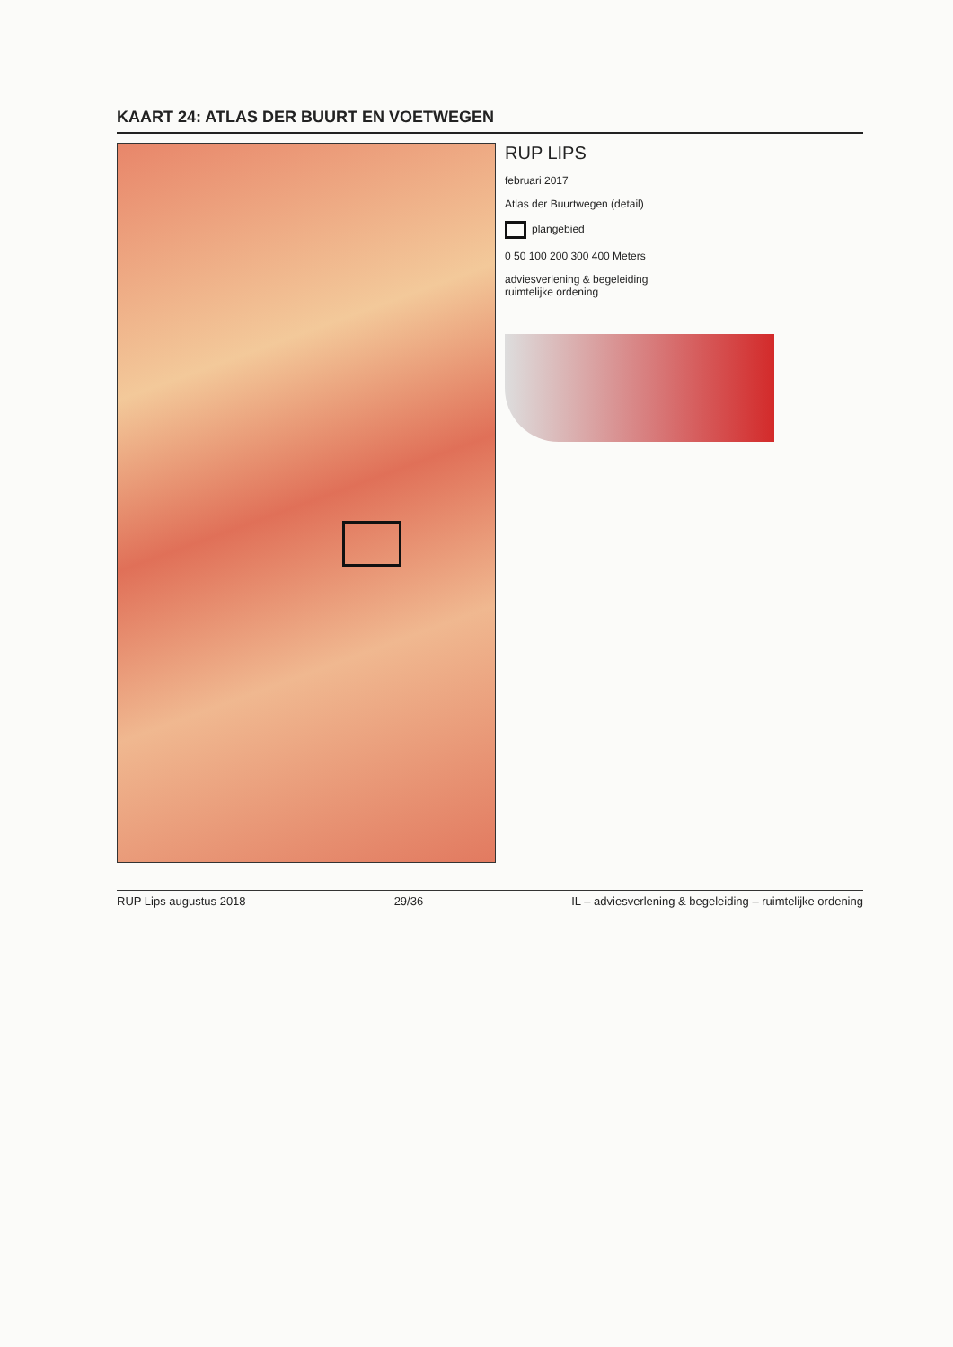KAART 24: ATLAS DER BUURT EN VOETWEGEN
RUP LIPS
februari 2017
Atlas der Buurtwegen (detail)
plangebied
0 50 100 200 300 400 Meters
adviesverlening & begeleiding
ruimtelijke ordening
RUP Lips augustus 2018 29/36 IL – adviesverlening & begeleiding – ruimtelijke ordening